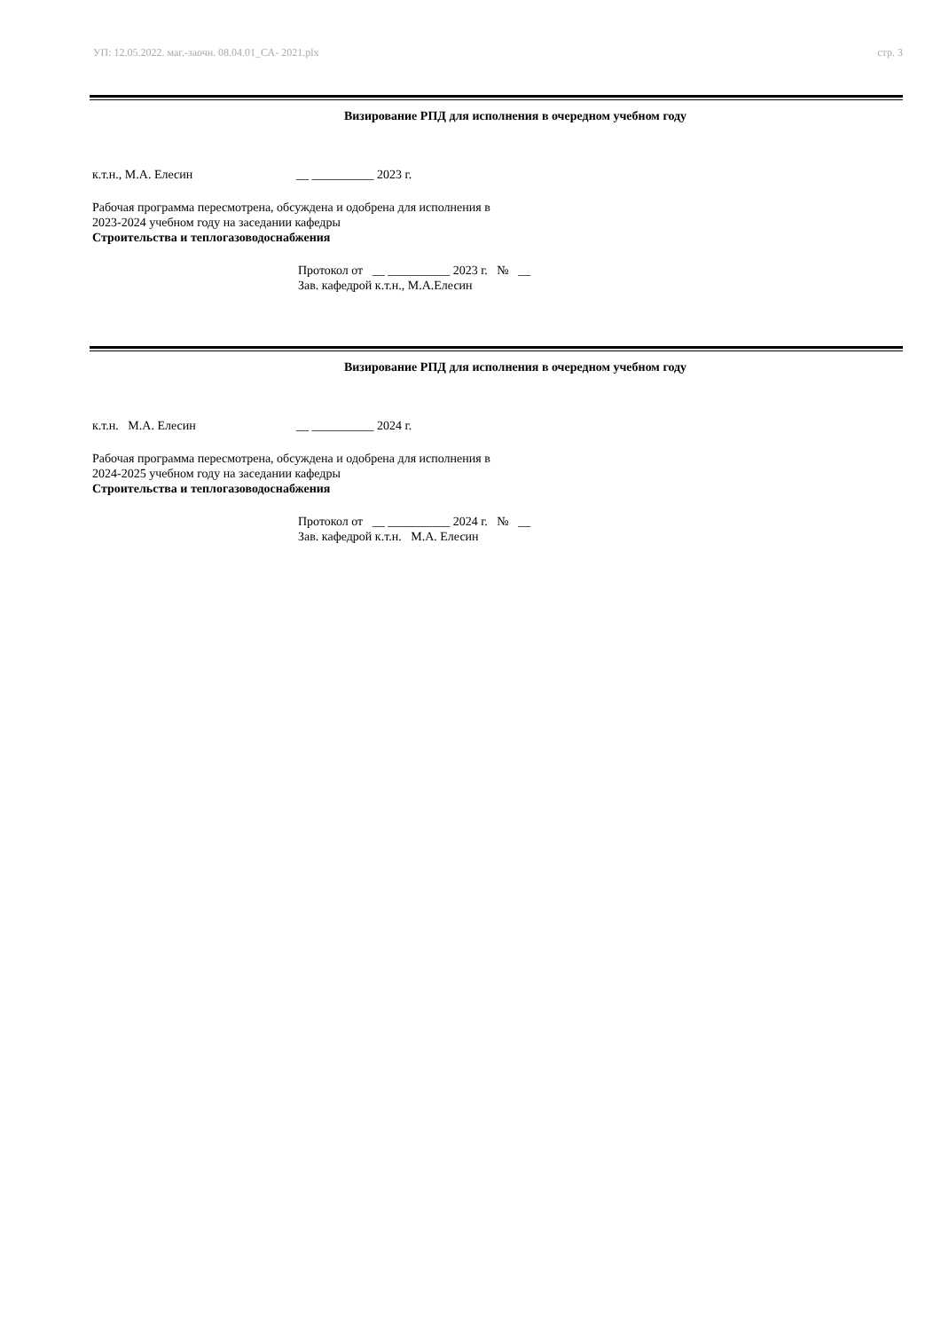УП: 12.05.2022. маг.-заочн. 08.04.01_СА- 2021.plx стр. 3
Визирование РПД для исполнения в очередном учебном году
к.т.н., М.А. Елесин __ __________ 2023 г.
Рабочая программа пересмотрена, обсуждена и одобрена для исполнения в 2023-2024 учебном году на заседании кафедры
Строительства и теплогазоводоснабжения
Протокол от __ __________ 2023 г. № __
Зав. кафедрой к.т.н., М.А.Елесин
Визирование РПД для исполнения в очередном учебном году
к.т.н. М.А. Елесин __ __________ 2024 г.
Рабочая программа пересмотрена, обсуждена и одобрена для исполнения в 2024-2025 учебном году на заседании кафедры
Строительства и теплогазоводоснабжения
Протокол от __ __________ 2024 г. № __
Зав. кафедрой к.т.н. М.А. Елесин